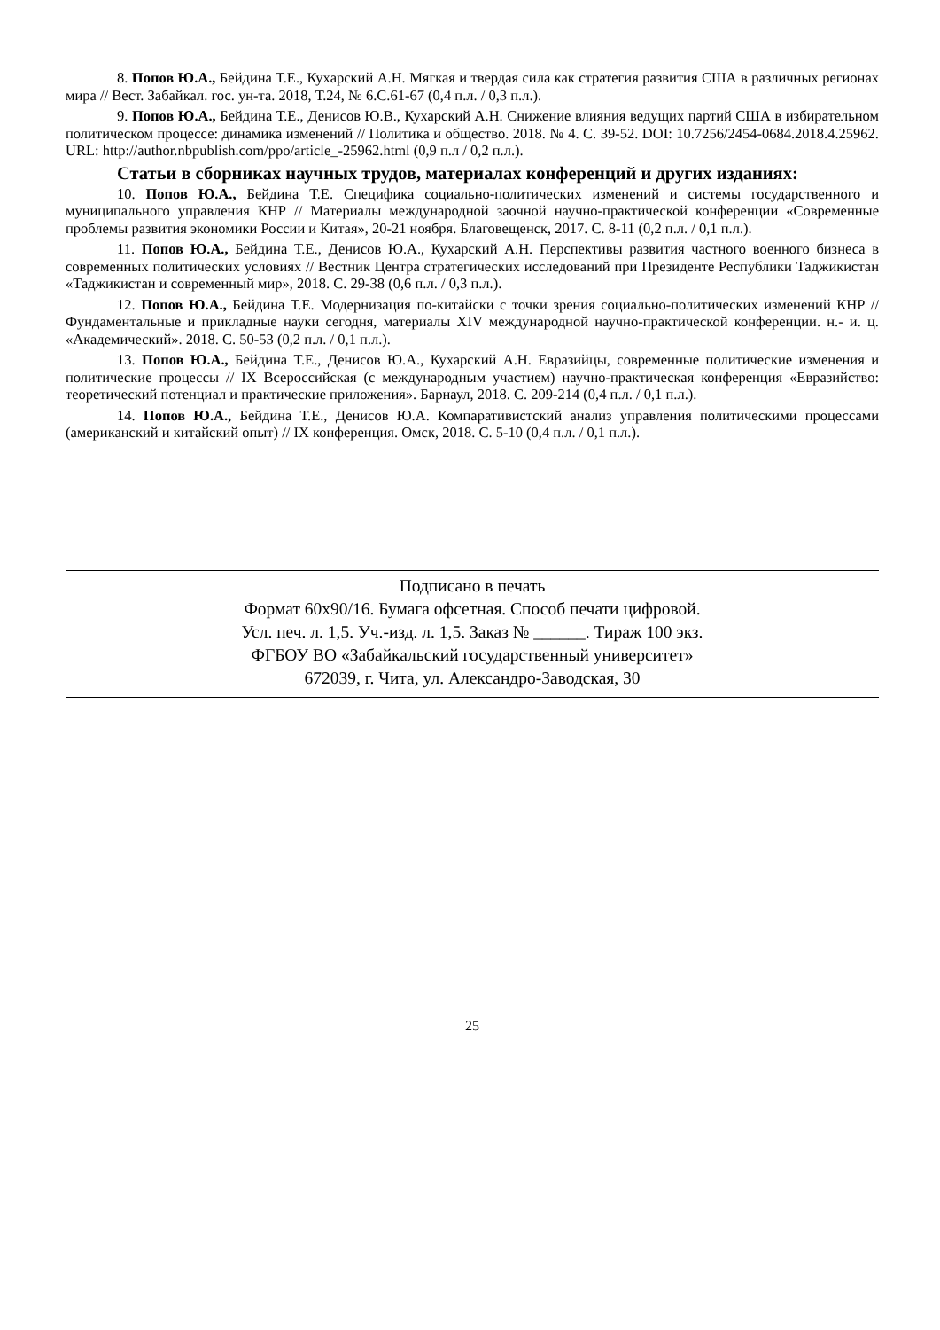8. Попов Ю.А., Бейдина Т.Е., Кухарский А.Н. Мягкая и твердая сила как стратегия развития США в различных регионах мира // Вест. Забайкал. гос. ун-та. 2018, Т.24, № 6.С.61-67 (0,4 п.л. / 0,3 п.л.).
9. Попов Ю.А., Бейдина Т.Е., Денисов Ю.В., Кухарский А.Н. Снижение влияния ведущих партий США в избирательном политическом процессе: динамика изменений // Политика и общество. 2018. № 4. С. 39-52. DOI: 10.7256/2454-0684.2018.4.25962. URL: http://author.nbpublish.com/ppo/article_-25962.html (0,9 п.л / 0,2 п.л.).
Статьи в сборниках научных трудов, материалах конференций и других изданиях:
10. Попов Ю.А., Бейдина Т.Е. Специфика социально-политических изменений и системы государственного и муниципального управления КНР // Материалы международной заочной научно-практической конференции «Современные проблемы развития экономики России и Китая», 20-21 ноября. Благовещенск, 2017. С. 8-11 (0,2 п.л. / 0,1 п.л.).
11. Попов Ю.А., Бейдина Т.Е., Денисов Ю.А., Кухарский А.Н. Перспективы развития частного военного бизнеса в современных политических условиях // Вестник Центра стратегических исследований при Президенте Республики Таджикистан «Таджикистан и современный мир», 2018. С. 29-38 (0,6 п.л. / 0,3 п.л.).
12. Попов Ю.А., Бейдина Т.Е. Модернизация по-китайски с точки зрения социально-политических изменений КНР // Фундаментальные и прикладные науки сегодня, материалы XIV международной научно-практической конференции. н.- и. ц. «Академический». 2018. С. 50-53 (0,2 п.л. / 0,1 п.л.).
13. Попов Ю.А., Бейдина Т.Е., Денисов Ю.А., Кухарский А.Н. Евразийцы, современные политические изменения и политические процессы // IX Всероссийская (с международным участием) научно-практическая конференция «Евразийство: теоретический потенциал и практические приложения». Барнаул, 2018. С. 209-214 (0,4 п.л. / 0,1 п.л.).
14. Попов Ю.А., Бейдина Т.Е., Денисов Ю.А. Компаративистский анализ управления политическими процессами (американский и китайский опыт) // IX конференция. Омск, 2018. С. 5-10 (0,4 п.л. / 0,1 п.л.).
Подписано в печать
Формат 60х90/16. Бумага офсетная. Способ печати цифровой.
Усл. печ. л. 1,5. Уч.-изд. л. 1,5. Заказ № ______. Тираж 100 экз.
ФГБОУ ВО «Забайкальский государственный университет»
672039, г. Чита, ул. Александро-Заводская, 30
25